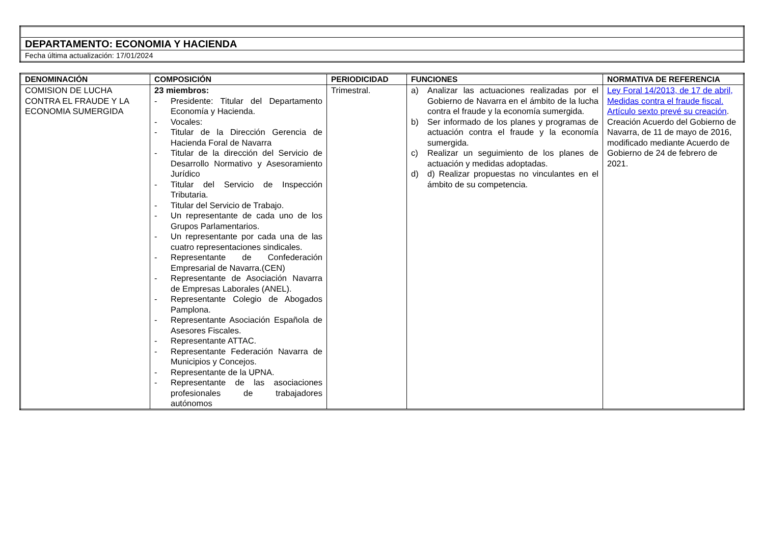| DEPARTAMENTO: ECONOMIA Y HACIENDA |
| Fecha última actualización: 17/01/2024 |
| DENOMINACIÓN | COMPOSICIÓN | PERIODICIDAD | FUNCIONES | NORMATIVA DE REFERENCIA |
| --- | --- | --- | --- | --- |
| COMISION DE LUCHA CONTRA EL FRAUDE Y LA ECONOMIA SUMERGIDA | 23 miembros: - Presidente: Titular del Departamento Economía y Hacienda. - Vocales: - Titular de la Dirección Gerencia de Hacienda Foral de Navarra - Titular de la dirección del Servicio de Desarrollo Normativo y Asesoramiento Jurídico - Titular del Servicio de Inspección Tributaria. - Titular del Servicio de Trabajo. - Un representante de cada uno de los Grupos Parlamentarios. - Un representante por cada una de las cuatro representaciones sindicales. - Representante de Confederación Empresarial de Navarra.(CEN) - Representante de Asociación Navarra de Empresas Laborales (ANEL). - Representante Colegio de Abogados Pamplona. - Representante Asociación Española de Asesores Fiscales. - Representante ATTAC. - Representante Federación Navarra de Municipios y Concejos. - Representante de la UPNA. - Representante de las asociaciones profesionales de trabajadores autónomos | Trimestral. | a) Analizar las actuaciones realizadas por el Gobierno de Navarra en el ámbito de la lucha contra el fraude y la economía sumergida. b) Ser informado de los planes y programas de actuación contra el fraude y la economía sumergida. c) Realizar un seguimiento de los planes de actuación y medidas adoptadas. d) d) Realizar propuestas no vinculantes en el ámbito de su competencia. | Ley Foral 14/2013, de 17 de abril, Medidas contra el fraude fiscal. Artículo sexto prevé su creación . Creación Acuerdo del Gobierno de Navarra, de 11 de mayo de 2016, modificado mediante Acuerdo de Gobierno de 24 de febrero de 2021. |